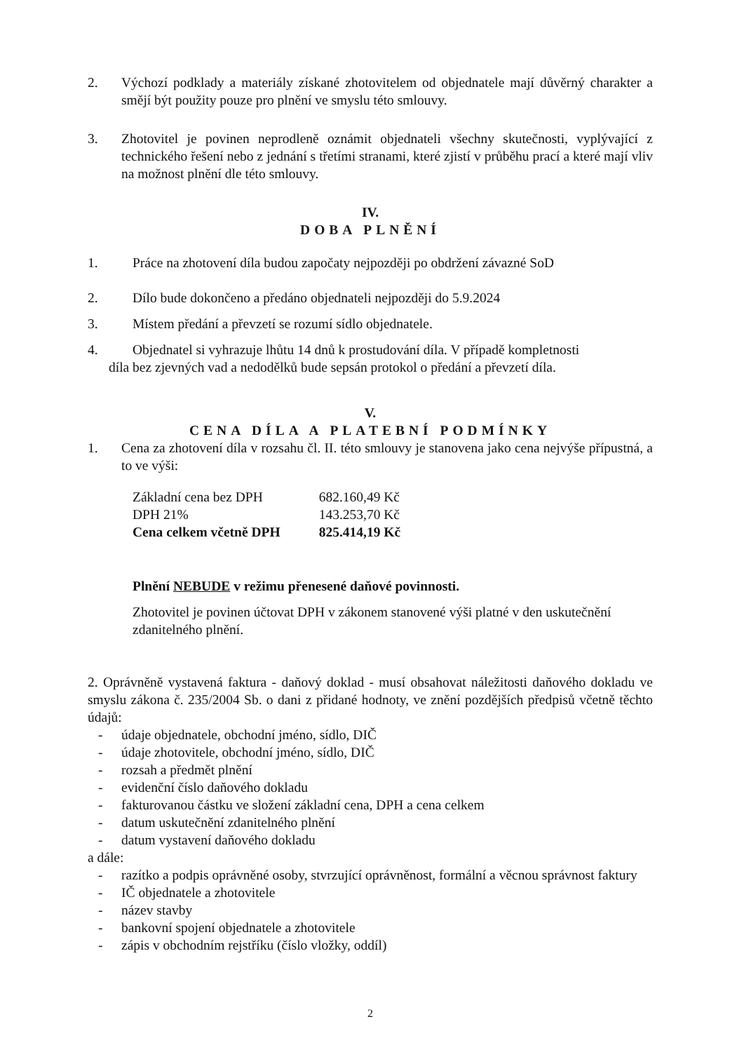2. Výchozí podklady a materiály získané zhotovitelem od objednatele mají důvěrný charakter a smějí být použity pouze pro plnění ve smyslu této smlouvy.
3. Zhotovitel je povinen neprodleně oznámit objednateli všechny skutečnosti, vyplývající z technického řešení nebo z jednání s třetími stranami, které zjistí v průběhu prací a které mají vliv na možnost plnění dle této smlouvy.
IV.
DOBA PLNĚNÍ
1. Práce na zhotovení díla budou započaty nejpozději po obdržení závazné SoD
2. Dílo bude dokončeno a předáno objednateli nejpozději do 5.9.2024
3. Místem předání a převzetí se rozumí sídlo objednatele.
4. Objednatel si vyhrazuje lhůtu 14 dnů k prostudování díla. V případě kompletnosti
díla bez zjevných vad a nedodělků bude sepsán protokol o předání a převzetí díla.
V.
CENA DÍLA A PLATEBNÍ PODMÍNKY
1. Cena za zhotovení díla v rozsahu čl. II. této smlouvy je stanovena jako cena nejvýše přípustná, a to ve výši:
| Základní cena bez DPH | 682.160,49 Kč |
| DPH 21% | 143.253,70 Kč |
| Cena celkem včetně DPH | 825.414,19 Kč |
Plnění NEBUDE v režimu přenesené daňové povinnosti.
Zhotovitel je povinen účtovat DPH v zákonem stanovené výši platné v den uskutečnění zdanitelného plnění.
2. Oprávněně vystavená faktura - daňový doklad - musí obsahovat náležitosti daňového dokladu ve smyslu zákona č. 235/2004 Sb. o dani z přidané hodnoty, ve znění pozdějších předpisů včetně těchto údajů:
- údaje objednatele, obchodní jméno, sídlo, DIČ
- údaje zhotovitele, obchodní jméno, sídlo, DIČ
- rozsah a předmět plnění
- evidenční číslo daňového dokladu
- fakturovanou částku ve složení základní cena, DPH a cena celkem
- datum uskutečnění zdanitelného plnění
- datum vystavení daňového dokladu
a dále:
- razítko a podpis oprávněné osoby, stvrzující oprávněnost, formální a věcnou správnost faktury
- IČ objednatele a zhotovitele
- název stavby
- bankovní spojení objednatele a zhotovitele
- zápis v obchodním rejstříku (číslo vložky, oddíl)
2